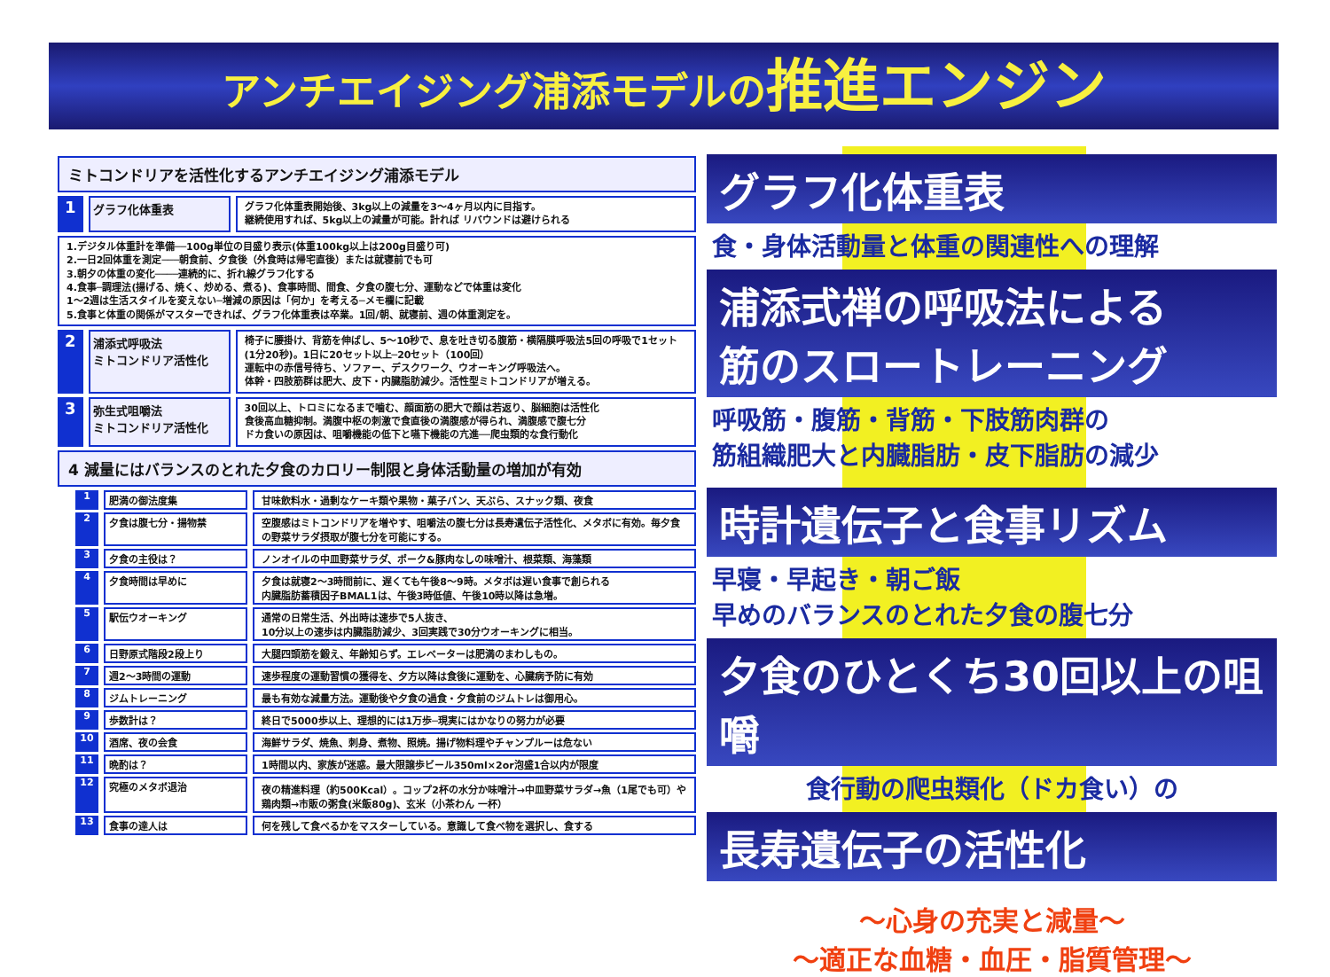アンチエイジング浦添モデルの推進エンジン
ミトコンドリアを活性化するアンチエイジング浦添モデル
1 グラフ化体重表 グラフ化体重表開始後、3kg以上の減量を3～4ヶ月以内に目指す。
継続使用すれば、5kg以上の減量が可能。計れば リバウンドは避けられる
1.デジタル体重計を準備──100g単位の目盛り表示(体重100kg以上は200g目盛り可)
2.一日2回体重を測定───朝食前、夕食後（外食時は帰宅直後）または就寝前でも可
3.朝夕の体重の変化────連続的に、折れ線グラフ化する
4.食事─調理法(揚げる、焼く、炒める、煮る)、食事時間、間食、夕食の腹七分、運動などで体重は変化
1～2週は生活スタイルを変えない─増減の原因は「何か」を考える─メモ欄に記載
5.食事と体重の関係がマスターできれば、グラフ化体重表は卒業。1回/朝、就寝前、週の体重測定を。
2 浦添式呼吸法
ミトコンドリア活性化 椅子に腰掛け、背筋を伸ばし、5～10秒で、息を吐き切る腹筋・横隔膜呼吸法5回の呼吸で1セット(1分20秒)。1日に20セット以上─20セット（100回）
運転中の赤信号待ち、ソファー、デスクワーク、ウオーキング呼吸法へ。
体幹・四肢筋群は肥大、皮下・内臓脂肪減少。活性型ミトコンドリアが増える。
3 弥生式咀嚼法
ミトコンドリア活性化 30回以上、トロミになるまで噛む、顔面筋の肥大で顔は若返り、脳細胞は活性化
食後高血糖抑制。満腹中枢の刺激で食直後の満腹感が得られ、満腹感で腹七分
ドカ食いの原因は、咀嚼機能の低下と嚥下機能の亢進──爬虫類的な食行動化
4 減量にはバランスのとれた夕食のカロリー制限と身体活動量の増加が有効
1 肥満の御法度集 甘味飲料水・過剰なケーキ類や果物・菓子パン、天ぷら、スナック類、夜食
2 夕食は腹七分・揚物禁 空腹感はミトコンドリアを増やす、咀嚼法の腹七分は長寿遺伝子活性化、メタボに有効。毎夕食の野菜サラダ摂取が腹七分を可能にする。
3 夕食の主役は？ ノンオイルの中皿野菜サラダ、ポーク&豚肉なしの味噌汁、根菜類、海藻類
4 夕食時間は早めに 夕食は就寝2～3時間前に、遅くても午後8～9時。メタボは遅い食事で創られる
内臓脂肪蓄積因子BMAL1は、午後3時低値、午後10時以降は急増。
5 駅伝ウオーキング 通常の日常生活、外出時は速歩で5人抜き、
10分以上の速歩は内臓脂肪減少、3回実践で30分ウオーキングに相当。
6 日野原式階段2段上り 大腿四頭筋を鍛え、年齢知らず。エレベーターは肥満のまわしもの。
7 週2～3時間の運動 速歩程度の運動習慣の獲得を、夕方以降は食後に運動を、心臓病予防に有効
8 ジムトレーニング 最も有効な減量方法。運動後や夕食の過食・夕食前のジムトレは御用心。
9 歩数計は？ 終日で5000歩以上、理想的には1万歩─現実にはかなりの努力が必要
10 酒席、夜の会食 海鮮サラダ、焼魚、刺身、煮物、照焼。揚げ物料理やチャンプルーは危ない
11 晩酌は？ 1時間以内、家族が迷惑。最大限譲歩ビール350ml×2or泡盛1合以内が限度
12 究極のメタボ退治 夜の精進料理（約500Kcal）。コップ2杯の水分か味噌汁→中皿野菜サラダ→魚（1尾でも可）や鶏肉類→市販の粥食(米飯80g)、玄米（小茶わん 一杯）
13 食事の達人は 何を残して食べるかをマスターしている。意識して食べ物を選択し、食する
グラフ化体重表
食・身体活動量と体重の関連性への理解
浦添式禅の呼吸法による
筋のスロートレーニング
呼吸筋・腹筋・背筋・下肢筋肉群の
筋組織肥大と内臓脂肪・皮下脂肪の減少
時計遺伝子と食事リズム
早寝・早起き・朝ご飯
早めのバランスのとれた夕食の腹七分
夕食のひとくち30回以上の咀嚼
食行動の爬虫類化（ドカ食い）の
長寿遺伝子の活性化
～心身の充実と減量～
～適正な血糖・血圧・脂質管理～